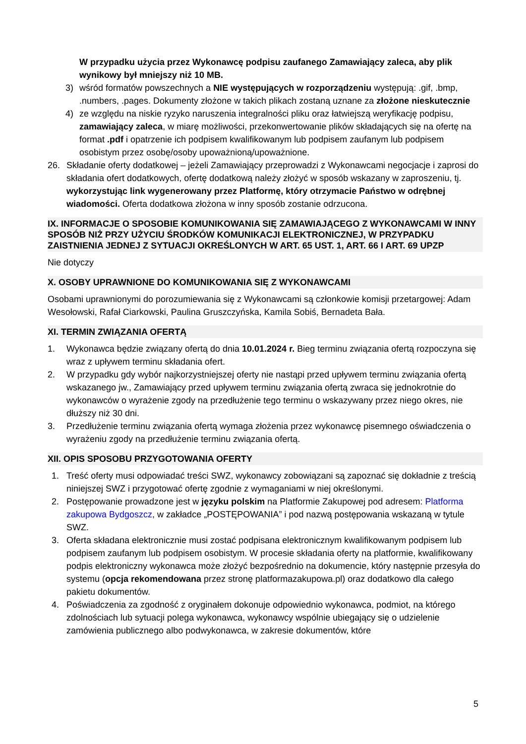W przypadku użycia przez Wykonawcę podpisu zaufanego Zamawiający zaleca, aby plik wynikowy był mniejszy niż 10 MB.
3) wśród formatów powszechnych a NIE występujących w rozporządzeniu występują: .gif, .bmp, .numbers, .pages. Dokumenty złożone w takich plikach zostaną uznane za złożone nieskutecznie
4) ze względu na niskie ryzyko naruszenia integralności pliku oraz łatwiejszą weryfikację podpisu, zamawiający zaleca, w miarę możliwości, przekonwertowanie plików składających się na ofertę na format .pdf i opatrzenie ich podpisem kwalifikowanym lub podpisem zaufanym lub podpisem osobistym przez osobę/osoby upoważnioną/upoważnione.
26. Składanie oferty dodatkowej – jeżeli Zamawiający przeprowadzi z Wykonawcami negocjacje i zaprosi do składania ofert dodatkowych, ofertę dodatkową należy złożyć w sposób wskazany w zaproszeniu, tj. wykorzystując link wygenerowany przez Platformę, który otrzymacie Państwo w odrębnej wiadomości. Oferta dodatkowa złożona w inny sposób zostanie odrzucona.
IX. INFORMACJE O SPOSOBIE KOMUNIKOWANIA SIĘ ZAMAWIAJĄCEGO Z WYKONAWCAMI W INNY SPOSÓB NIŻ PRZY UŻYCIU ŚRODKÓW KOMUNIKACJI ELEKTRONICZNEJ, W PRZYPADKU ZAISTNIENIA JEDNEJ Z SYTUACJI OKREŚLONYCH W ART. 65 UST. 1, ART. 66 I ART. 69 UPZP
Nie dotyczy
X. OSOBY UPRAWNIONE DO KOMUNIKOWANIA SIĘ Z WYKONAWCAMI
Osobami uprawnionymi do porozumiewania się z Wykonawcami są członkowie komisji przetargowej: Adam Wesołowski, Rafał Ciarkowski, Paulina Gruszczyńska, Kamila Sobiś, Bernadeta Bała.
XI. TERMIN ZWIĄZANIA OFERTĄ
1. Wykonawca będzie związany ofertą do dnia 10.01.2024 r. Bieg terminu związania ofertą rozpoczyna się wraz z upływem terminu składania ofert.
2. W przypadku gdy wybór najkorzystniejszej oferty nie nastąpi przed upływem terminu związania ofertą wskazanego jw., Zamawiający przed upływem terminu związania ofertą zwraca się jednokrotnie do wykonawców o wyrażenie zgody na przedłużenie tego terminu o wskazywany przez niego okres, nie dłuższy niż 30 dni.
3. Przedłużenie terminu związania ofertą wymaga złożenia przez wykonawcę pisemnego oświadczenia o wyrażeniu zgody na przedłużenie terminu związania ofertą.
XII. OPIS SPOSOBU PRZYGOTOWANIA OFERTY
1. Treść oferty musi odpowiadać treści SWZ, wykonawcy zobowiązani są zapoznać się dokładnie z treścią niniejszej SWZ i przygotować ofertę zgodnie z wymaganiami w niej określonymi.
2. Postępowanie prowadzone jest w języku polskim na Platformie Zakupowej pod adresem: Platforma zakupowa Bydgoszcz, w zakładce „POSTĘPOWANIA” i pod nazwą postępowania wskazaną w tytule SWZ.
3. Oferta składana elektronicznie musi zostać podpisana elektronicznym kwalifikowanym podpisem lub podpisem zaufanym lub podpisem osobistym. W procesie składania oferty na platformie, kwalifikowany podpis elektroniczny wykonawca może złożyć bezpośrednio na dokumencie, który następnie przesyła do systemu (opcja rekomendowana przez stronę platformazakupowa.pl) oraz dodatkowo dla całego pakietu dokumentów.
4. Poświadczenia za zgodność z oryginałem dokonuje odpowiednio wykonawca, podmiot, na którego zdolnościach lub sytuacji polega wykonawca, wykonawcy wspólnie ubiegający się o udzielenie zamówienia publicznego albo podwykonawca, w zakresie dokumentów, które
5